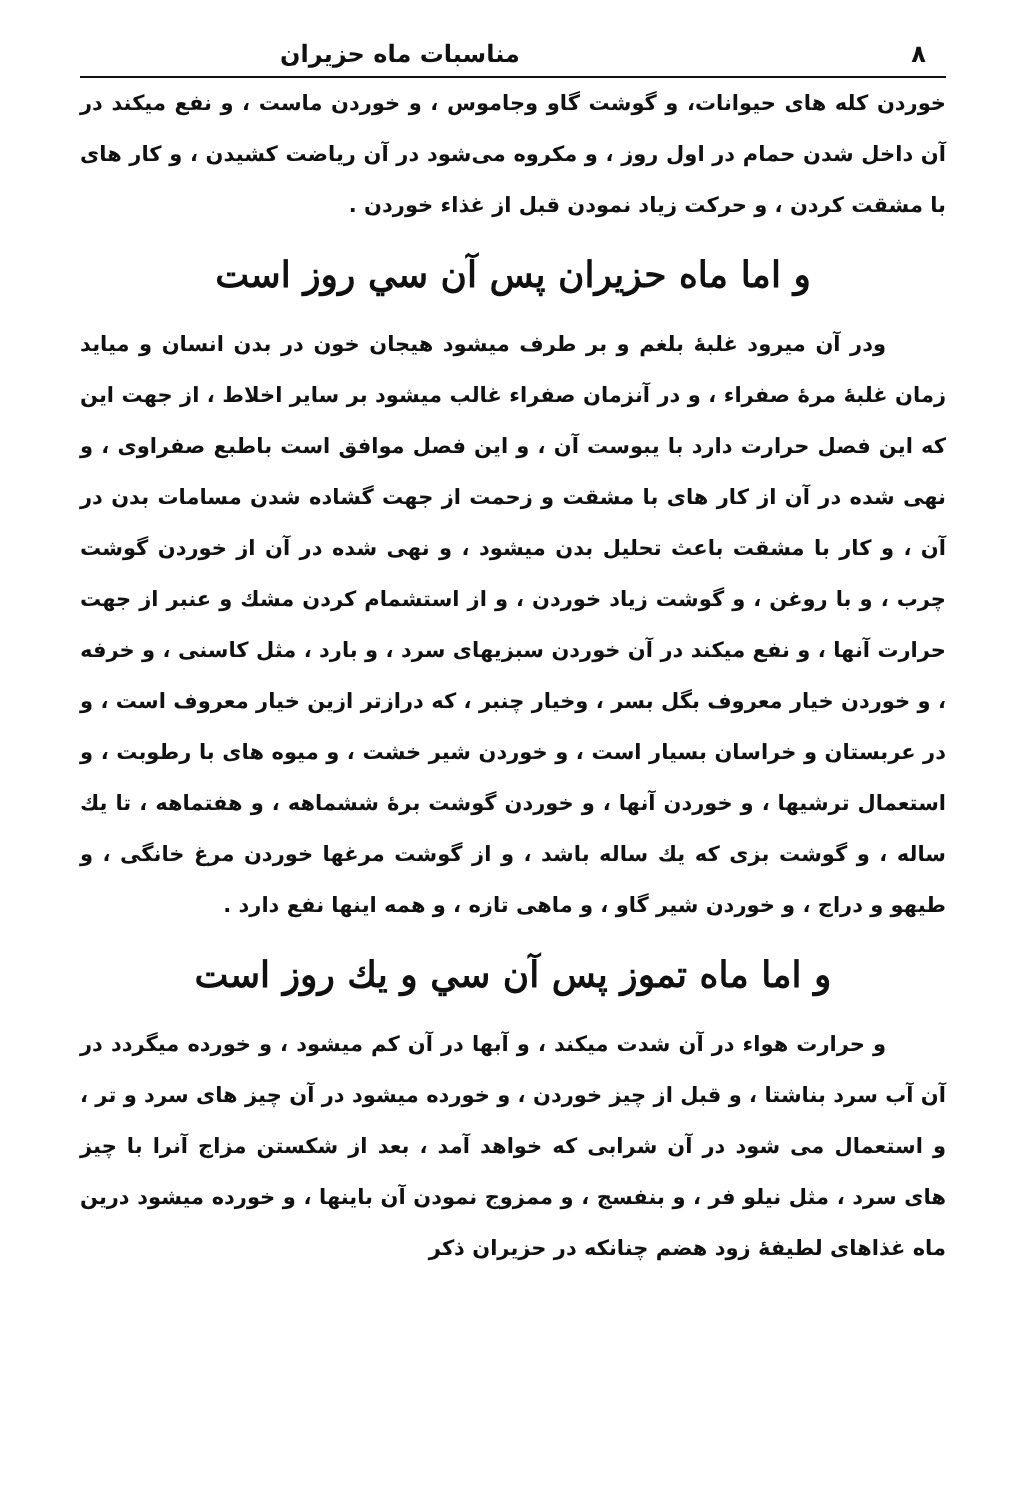٨ مناسبات ماه حزيران
خوردن كله هاى حيوانات، و گوشت گاو وجاموس ، و خوردن ماست ، و نفع ميكند در آن داخل شدن حمام در اول روز ، و مكروه مى‌شود در آن رياضت كشيدن ، و كار هاى با مشقت كردن ، و حركت زياد نمودن قبل از غذاء خوردن .
و اما ماه حزيران پس آن سي روز است
ودر آن ميرود غلبهٔ بلغم و بر طرف ميشود هيجان خون در بدن انسان و ميايد زمان غلبهٔ مرهٔ صفراء ، و در آنزمان صفراء غالب ميشود بر ساير اخلاط ، از جهت اين كه اين فصل حرارت دارد با يبوست آن ، و اين فصل موافق است باطبع صفراوى ، و نهى شده در آن از كار هاى با مشقت و زحمت از جهت گشاده شدن مسامات بدن در آن ، و كار با مشقت باعث تحليل بدن ميشود ، و نهى شده در آن از خوردن گوشت چرب ، و با روغن ، و گوشت زياد خوردن ، و از استشمام كردن مشك و عنبر از جهت حرارت آنها ، و نفع ميكند در آن خوردن سبزيهاى سرد ، و بارد ، مثل كاسنى ، و خرفه ، و خوردن خيار معروف بگل بسر ، وخيار چنبر ، كه درازتر ازين خيار معروف است ، و در عربستان و خراسان بسيار است ، و خوردن شير خشت ، و ميوه هاى با رطوبت ، و استعمال ترشيها ، و خوردن آنها ، و خوردن گوشت برهٔ ششماهه ، و هفتماهه ، تا يك ساله ، و گوشت بزى كه يك ساله باشد ، و از گوشت مرغها خوردن مرغ خانگى ، و طيهو و دراج ، و خوردن شير گاو ، و ماهى تازه ، و همه اينها نفع دارد .
و اما ماه تموز پس آن سي و يك روز است
و حرارت هواء در آن شدت ميكند ، و آبها در آن كم ميشود ، و خورده ميگردد در آن آب سرد بناشتا ، و قبل از چيز خوردن ، و خورده ميشود در آن چيز هاى سرد و تر ، و استعمال مى شود در آن شرابى كه خواهد آمد ، بعد از شكستن مزاج آنرا با چيز هاى سرد ، مثل نيلو فر ، و بنفسج ، و ممزوج نمودن آن باينها ، و خورده ميشود درين ماه غذاهاى لطيفهٔ زود هضم چنانكه در حزيران ذكر